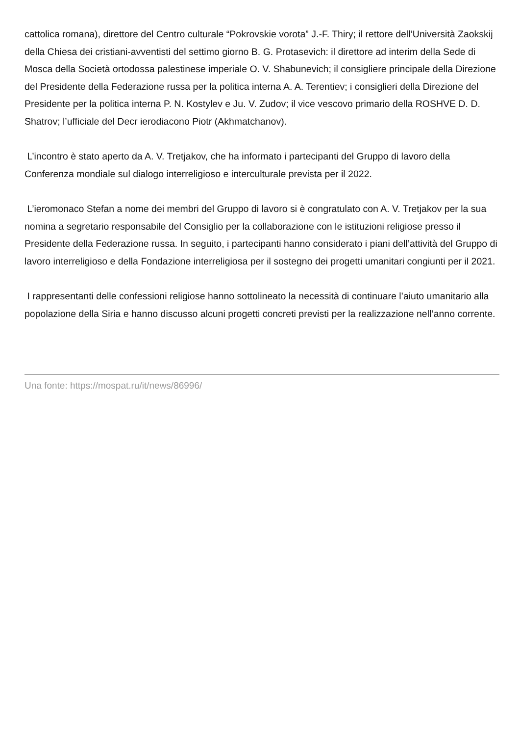cattolica romana), direttore del Centro culturale “Pokrovskie vorota” J.-F. Thiry; il rettore dell’Università Zaokskij della Chiesa dei cristiani-avventisti del settimo giorno B. G. Protasevich: il direttore ad interim della Sede di Mosca della Società ortodossa palestinese imperiale O. V. Shabunevich; il consigliere principale della Direzione del Presidente della Federazione russa per la politica interna A. A. Terentiev; i consiglieri della Direzione del Presidente per la politica interna P. N. Kostylev e Ju. V. Zudov; il vice vescovo primario della ROSHVE D. D. Shatrov; l’ufficiale del Decr ierodiacono Piotr (Akhmatchanov).
L’incontro è stato aperto da A. V. Tretjakov, che ha informato i partecipanti del Gruppo di lavoro della Conferenza mondiale sul dialogo interreligioso e interculturale prevista per il 2022.
L’ieromonaco Stefan a nome dei membri del Gruppo di lavoro si è congratulato con A. V. Tretjakov per la sua nomina a segretario responsabile del Consiglio per la collaborazione con le istituzioni religiose presso il Presidente della Federazione russa. In seguito, i partecipanti hanno considerato i piani dell’attività del Gruppo di lavoro interreligioso e della Fondazione interreligiosa per il sostegno dei progetti umanitari congiunti per il 2021.
I rappresentanti delle confessioni religiose hanno sottolineato la necessità di continuare l’aiuto umanitario alla popolazione della Siria e hanno discusso alcuni progetti concreti previsti per la realizzazione nell’anno corrente.
Una fonte: https://mospat.ru/it/news/86996/